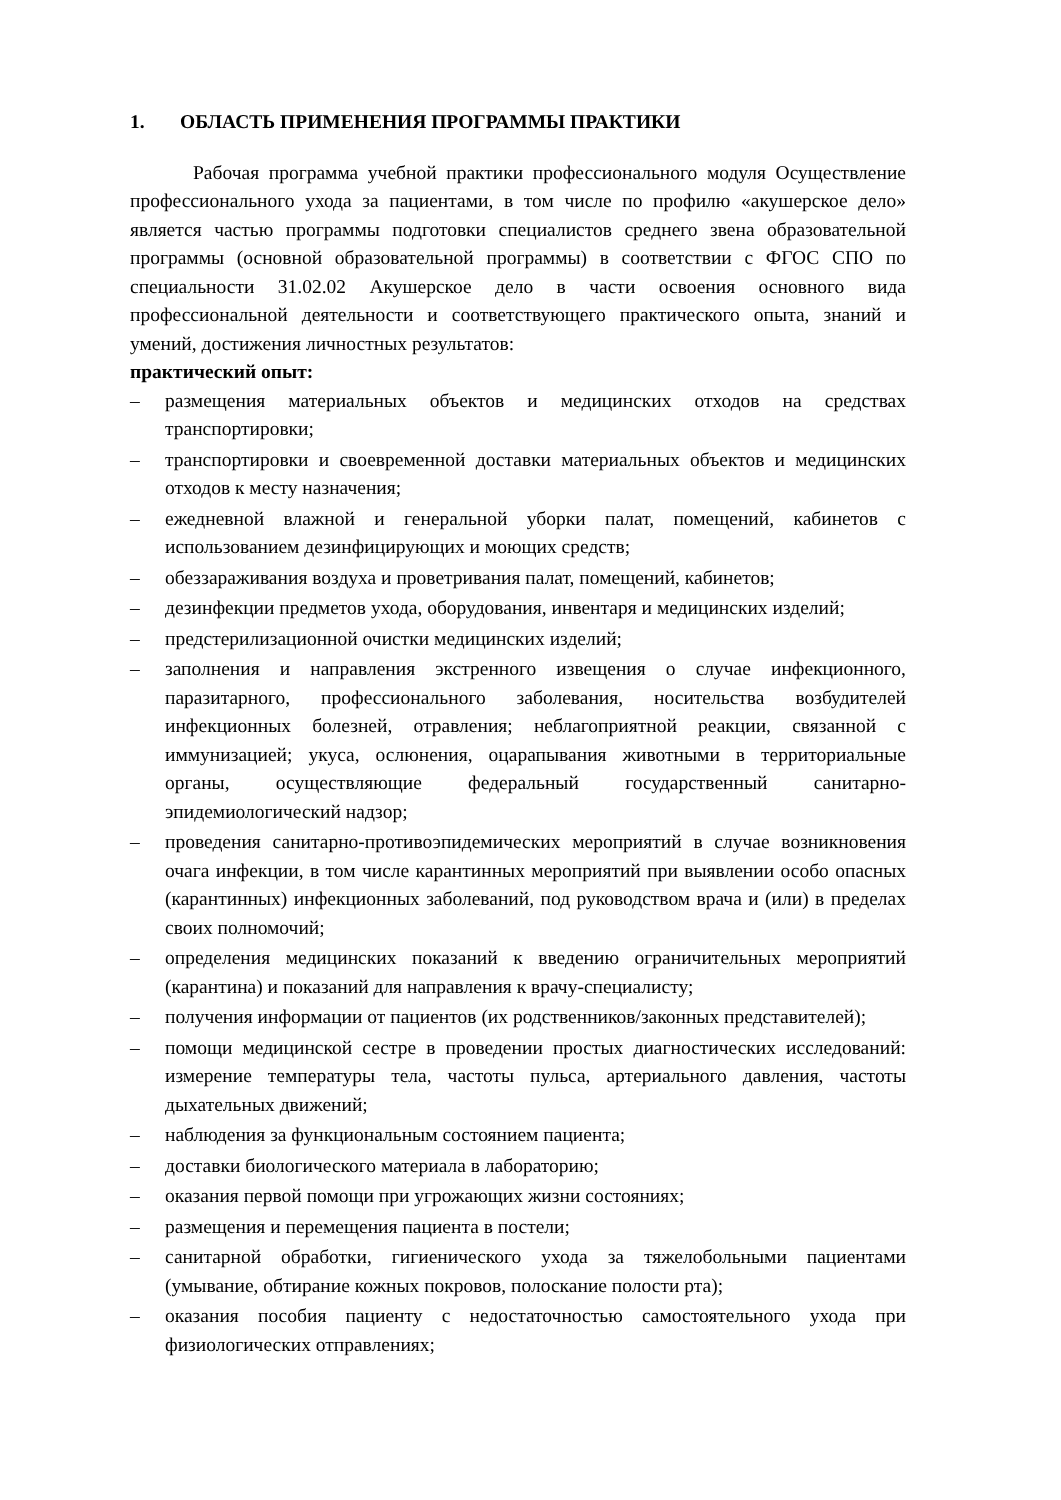1. ОБЛАСТЬ ПРИМЕНЕНИЯ ПРОГРАММЫ ПРАКТИКИ
Рабочая программа учебной практики профессионального модуля Осуществление профессионального ухода за пациентами, в том числе по профилю «акушерское дело» является частью программы подготовки специалистов среднего звена образовательной программы (основной образовательной программы) в соответствии с ФГОС СПО по специальности 31.02.02 Акушерское дело в части освоения основного вида профессиональной деятельности и соответствующего практического опыта, знаний и умений, достижения личностных результатов:
практический опыт:
– размещения материальных объектов и медицинских отходов на средствах транспортировки;
– транспортировки и своевременной доставки материальных объектов и медицинских отходов к месту назначения;
– ежедневной влажной и генеральной уборки палат, помещений, кабинетов с использованием дезинфицирующих и моющих средств;
– обеззараживания воздуха и проветривания палат, помещений, кабинетов;
– дезинфекции предметов ухода, оборудования, инвентаря и медицинских изделий;
– предстерилизационной очистки медицинских изделий;
– заполнения и направления экстренного извещения о случае инфекционного, паразитарного, профессионального заболевания, носительства возбудителей инфекционных болезней, отравления; неблагоприятной реакции, связанной с иммунизацией; укуса, ослюнения, оцарапывания животными в территориальные органы, осуществляющие федеральный государственный санитарно-эпидемиологический надзор;
– проведения санитарно-противоэпидемических мероприятий в случае возникновения очага инфекции, в том числе карантинных мероприятий при выявлении особо опасных (карантинных) инфекционных заболеваний, под руководством врача и (или) в пределах своих полномочий;
– определения медицинских показаний к введению ограничительных мероприятий (карантина) и показаний для направления к врачу-специалисту;
– получения информации от пациентов (их родственников/законных представителей);
– помощи медицинской сестре в проведении простых диагностических исследований: измерение температуры тела, частоты пульса, артериального давления, частоты дыхательных движений;
– наблюдения за функциональным состоянием пациента;
– доставки биологического материала в лабораторию;
– оказания первой помощи при угрожающих жизни состояниях;
– размещения и перемещения пациента в постели;
– санитарной обработки, гигиенического ухода за тяжелобольными пациентами (умывание, обтирание кожных покровов, полоскание полости рта);
– оказания пособия пациенту с недостаточностью самостоятельного ухода при физиологических отправлениях;